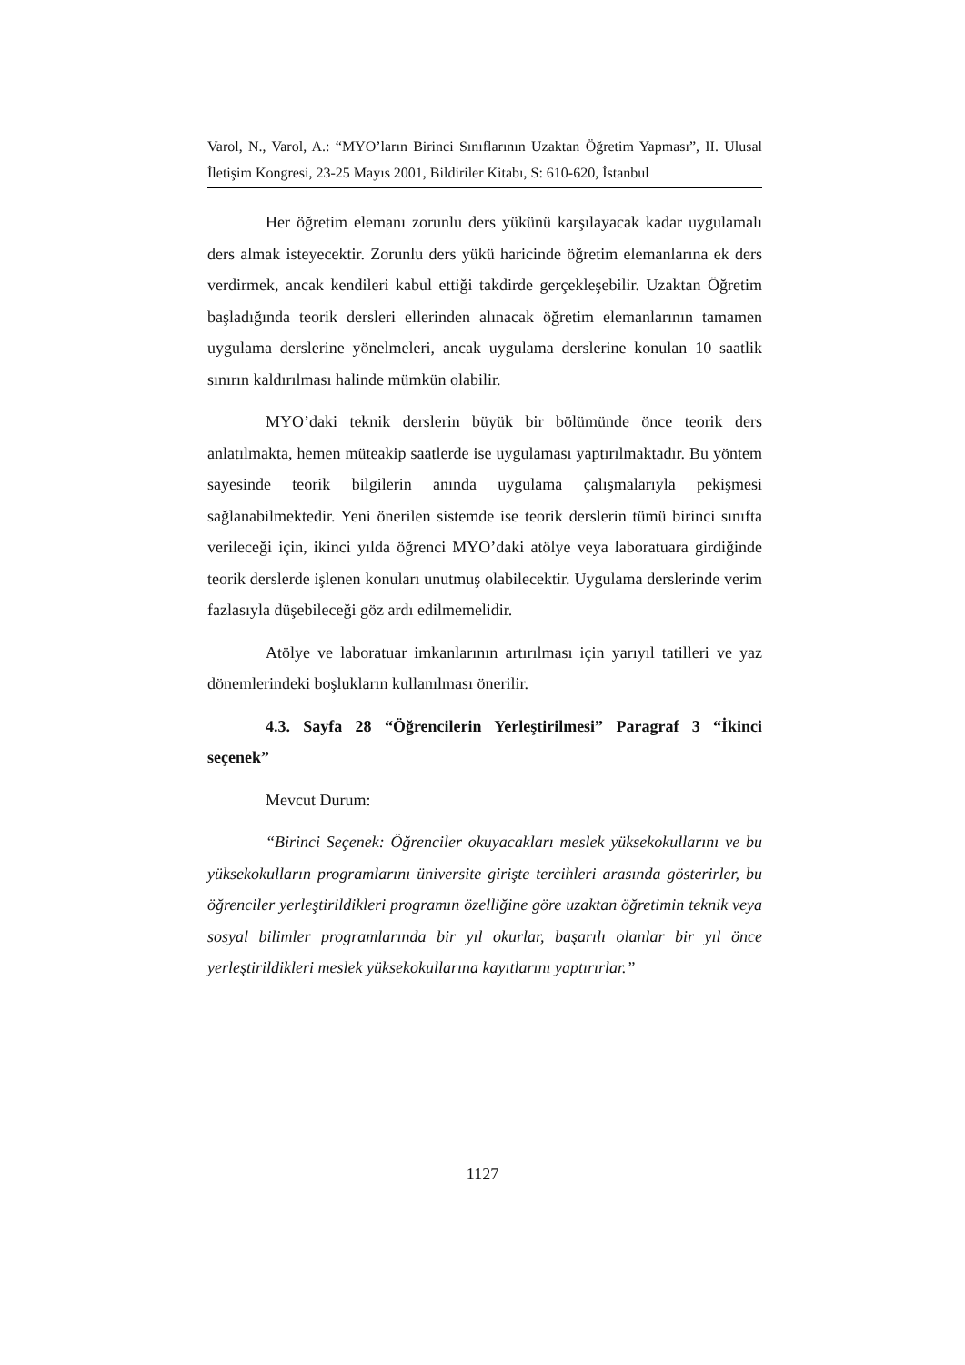Varol, N., Varol, A.: “MYO’ların Birinci Sınıflarının Uzaktan Öğretim Yapması”, II. Ulusal İletişim Kongresi, 23-25 Mayıs 2001, Bildiriler Kitabı, S: 610-620, İstanbul
Her öğretim elemanı zorunlu ders yükünü karşılayacak kadar uygulamalı ders almak isteyecektir. Zorunlu ders yükü haricinde öğretim elemanlarına ek ders verdirmek, ancak kendileri kabul ettiği takdirde gerçekleşebilir. Uzaktan Öğretim başladığında teorik dersleri ellerinden alınacak öğretim elemanlarının tamamen uygulama derslerine yönelmeleri, ancak uygulama derslerine konulan 10 saatlik sınırın kaldırılması halinde mümkün olabilir.
MYO’daki teknik derslerin büyük bir bölümünde önce teorik ders anlatılmakta, hemen müteakip saatlerde ise uygulaması yaptırılmaktadır. Bu yöntem sayesinde teorik bilgilerin anında uygulama çalışmalarıyla pekişmesi sağlanabilmektedir. Yeni önerilen sistemde ise teorik derslerin tümü birinci sınıfta verileceği için, ikinci yılda öğrenci MYO’daki atölye veya laboratuara girdiğinde teorik derslerde işlenen konuları unutmuş olabilecektir. Uygulama derslerinde verim fazlasıyla düşebileceği göz ardı edilmemelidir.
Atölye ve laboratuar imkanlarının artırılması için yarıyıl tatilleri ve yaz dönemlerindeki boşlukların kullanılması önerilir.
4.3. Sayfa 28 “Öğrencilerin Yerleştirilmesi” Paragraf 3 “İkinci seçenek”
Mevcut Durum:
“Birinci Seçenek: Öğrenciler okuyacakları meslek yüksekokullarını ve bu yüksekokulların programlarını üniversite girişte tercihleri arasında gösterirler, bu öğrenciler yerleştirildikleri programın özelliğine göre uzaktan öğretimin teknik veya sosyal bilimler programlarında bir yıl okurlar, başarılı olanlar bir yıl önce yerleştirildikleri meslek yüksekokullarına kayıtlarını yaptırırlar.”
1127